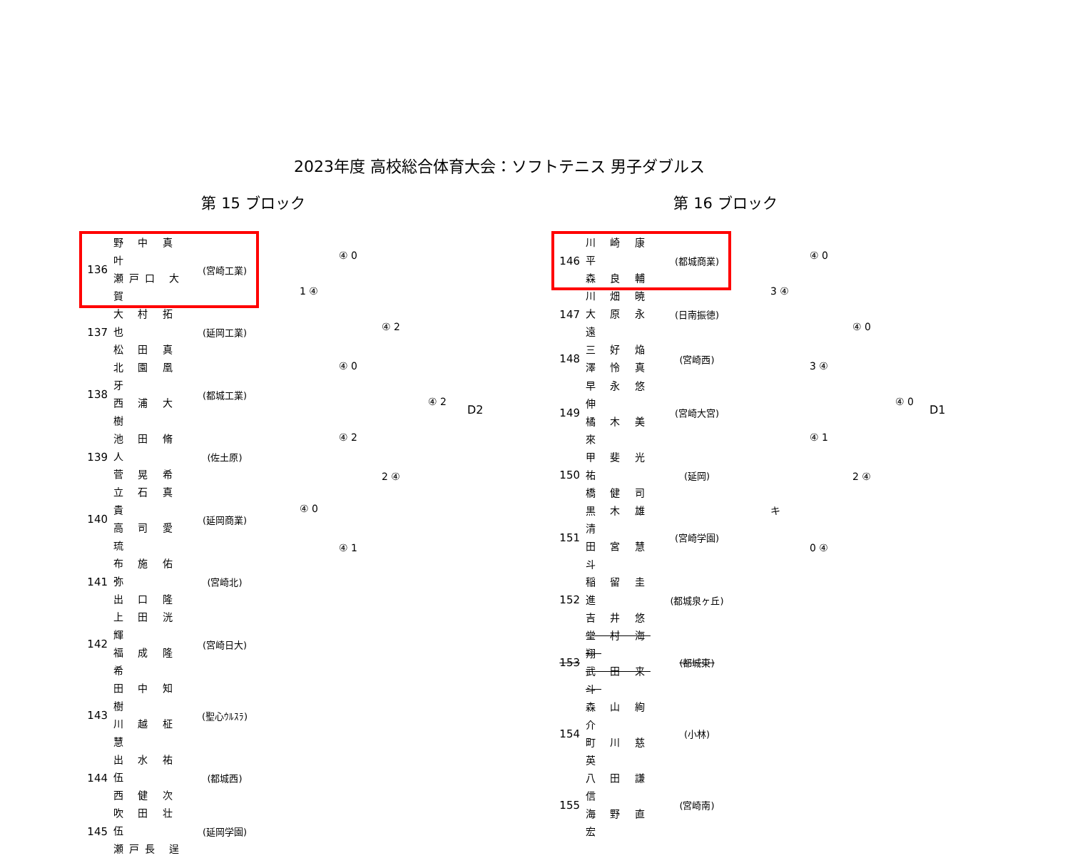2023年度 高校総合体育大会：ソフトテニス 男子ダブルス
第 15 ブロック
| 136 | 野 中 真 叶 瀬戸口 大 賀 | (宮崎工業) |
| 137 | 大 村 拓 也 松 田 真 | (延岡工業) |
| 138 | 北 園 凰 牙 西 浦 大 樹 | (都城工業) |
| 139 | 池 田 脩 人 菅 晃 希 | (佐土原) |
| 140 | 立 石 真 貴 高 司 愛 琉 | (延岡商業) |
| 141 | 布 施 佑 弥 出 口 隆 | (宮崎北) |
| 142 | 上 田 洸 輝 福 成 隆 希 | (宮崎日大) |
| 143 | 田 中 知 樹 川 越 柾 慧 | (聖心ｳﾙｽﾗ) |
| 144 | 出 水 祐 伍 西 健 次 | (都城西) |
| 145 | 吹 田 壮 伍 瀬戸長 逞 | (延岡学園) |
④ 0
1 ④
④ 2
④ 0
④ 2
D2
④ 2
2 ④
④ 0
④ 1
第 16 ブロック
| 146 | 川 崎 康 平 森 良 輔 | (都城商業) |
| 147 | 川 畑 暁 大 原 永 遠 | (日南振徳) |
| 148 | 三 好 焔 澤 怜 真 | (宮崎西) |
| 149 | 早 永 悠 伸 橘 木 美 來 | (宮崎大宮) |
| 150 | 甲 斐 光 祐 橋 健 司 | (延岡) |
| 151 | 黒 木 雄 清 田 宮 慧 斗 | (宮崎学園) |
| 152 | 稲 留 圭 進 吉 井 悠 | (都城泉ヶ丘) |
| 153 | 堂 村 海 翔 武 田 来 斗 | (都城東) |
| 154 | 森 山 絢 介 町 川 慈 英 | (小林) |
| 155 | 八 田 謙 信 海 野 直 宏 | (宮崎南) |
④ 0
3 ④
④ 0
3 ④
④ 0
D1
④ 1
2 ④
キ
0 ④